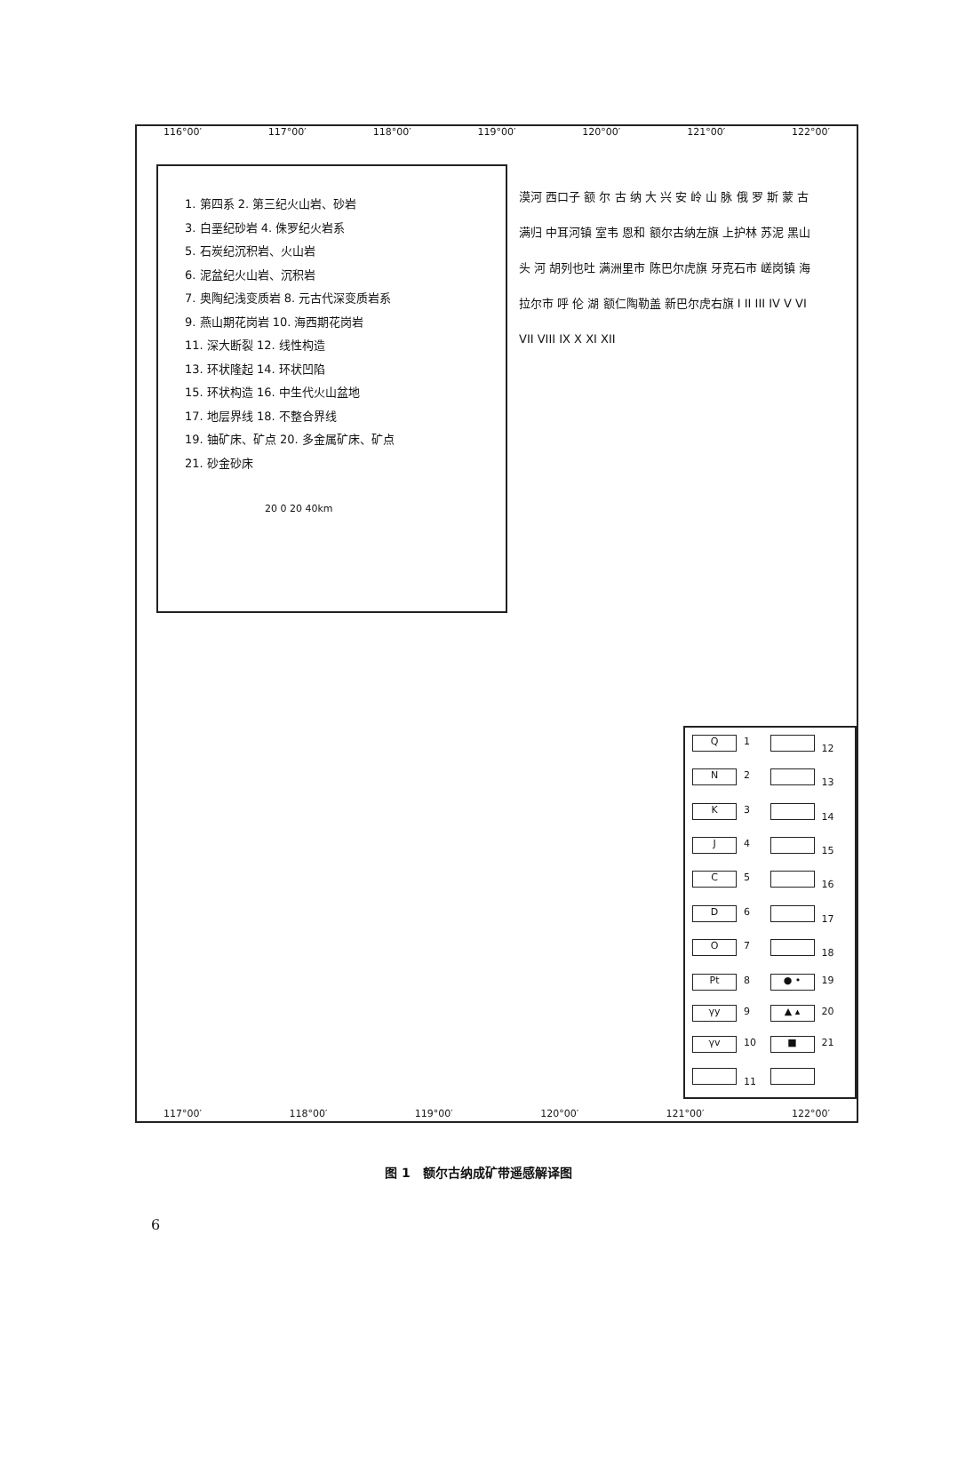116°00′ 117°00′ 118°00′ 119°00′ 120°00′ 121°00′ 122°00′
1. 第四系 2. 第三纪火山岩、砂岩
3. 白垩纪砂岩 4. 侏罗纪火岩系
5. 石炭纪沉积岩、火山岩
6. 泥盆纪火山岩、沉积岩
7. 奥陶纪浅变质岩 8. 元古代深变质岩系
9. 燕山期花岗岩 10. 海西期花岗岩
11. 深大断裂 12. 线性构造
13. 环状隆起 14. 环状凹陷
15. 环状构造 16. 中生代火山盆地
17. 地层界线 18. 不整合界线
19. 铀矿床、矿点 20. 多金属矿床、矿点
21. 砂金砂床
20 0 20 40km
漠河 西口子 额 尔 古 纳 大 兴 安 岭 山 脉 俄 罗 斯 蒙 古 满归 中耳河镇 室韦 恩和 额尔古纳左旗 上护林 苏泥 黑山头 河 胡列也吐 满洲里市 陈巴尔虎旗 牙克石市 嵯岗镇 海拉尔市 呼 伦 湖 额仁陶勒盖 新巴尔虎右旗 I II III IV V VI VII VIII IX X XI XII
Q 1
12
N 2
13
K 3
14
J 4
15
C 5
16
D 6
17
O 7
18
Pt 8
● • 19
γy 9
▲ ▴ 20
γv 10
■ 21
11
117°00′ 118°00′ 119°00′ 120°00′ 121°00′ 122°00′
图 1　额尔古纳成矿带遥感解译图
6